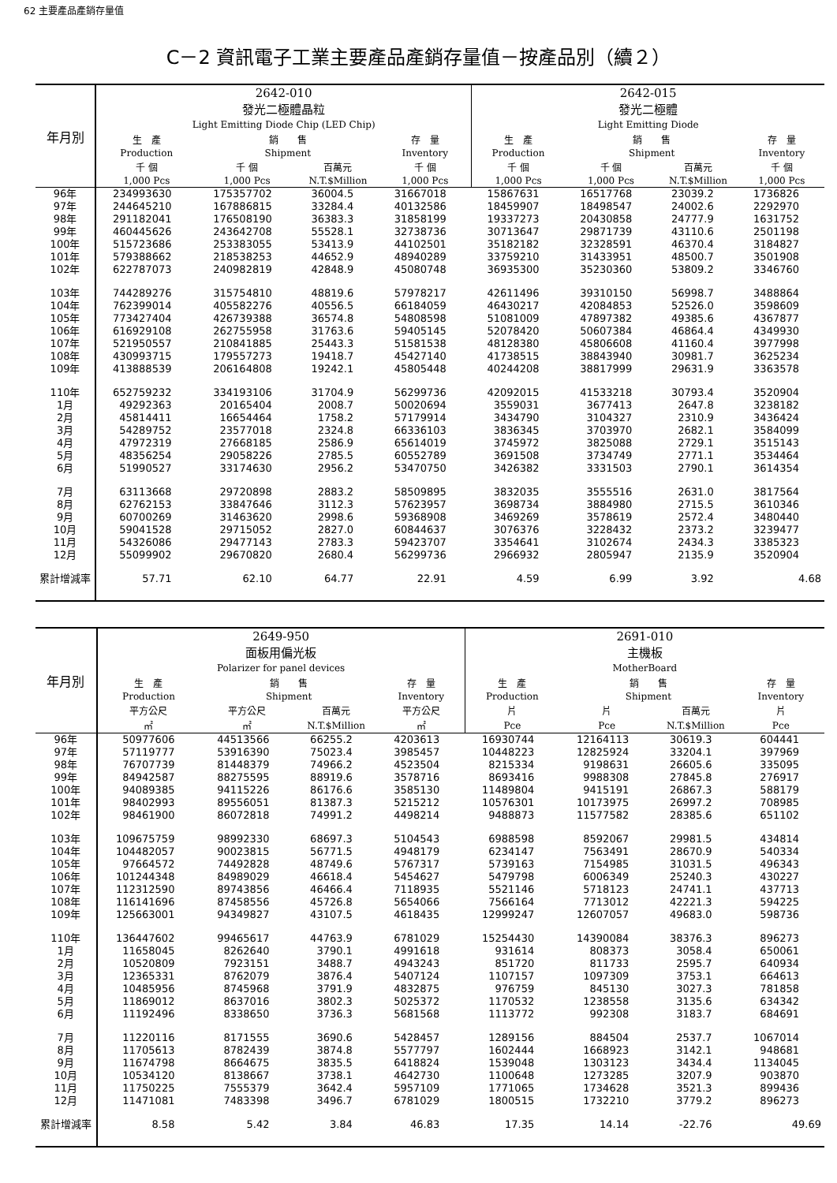62 主要產品產銷存量值
C－2 資訊電子工業主要產品產銷存量值－按產品別（續２）
| 年月別 | 2642-010 發光二極體晶粒 Light Emitting Diode Chip (LED Chip) | | | | 2642-015 發光二極體 Light Emitting Diode | | | |
| --- | --- | --- | --- | --- | --- | --- | --- | --- |
| | 生 產 | 銷 售 | | 存 量 | 生 產 | 銷 售 | | 存 量 |
| | Production | Shipment | | Inventory | Production | Shipment | | Inventory |
| | 千 個 | 千 個 | 百萬元 | 千 個 | 千 個 | 千 個 | 百萬元 | 千 個 |
| | 1,000 Pcs | 1,000 Pcs | N.T.$Million | 1,000 Pcs | 1,000 Pcs | 1,000 Pcs | N.T.$Million | 1,000 Pcs |
| 96年 | 234993630 | 175357702 | 36004.5 | 31667018 | 15867631 | 16517768 | 23039.2 | 1736826 |
| 97年 | 244645210 | 167886815 | 33284.4 | 40132586 | 18459907 | 18498547 | 24002.6 | 2292970 |
| 98年 | 291182041 | 176508190 | 36383.3 | 31858199 | 19337273 | 20430858 | 24777.9 | 1631752 |
| 99年 | 460445626 | 243642708 | 55528.1 | 32738736 | 30713647 | 29871739 | 43110.6 | 2501198 |
| 100年 | 515723686 | 253383055 | 53413.9 | 44102501 | 35182182 | 32328591 | 46370.4 | 3184827 |
| 101年 | 579388662 | 218538253 | 44652.9 | 48940289 | 33759210 | 31433951 | 48500.7 | 3501908 |
| 102年 | 622787073 | 240982819 | 42848.9 | 45080748 | 36935300 | 35230360 | 53809.2 | 3346760 |
| 103年 | 744289276 | 315754810 | 48819.6 | 57978217 | 42611496 | 39310150 | 56998.7 | 3488864 |
| 104年 | 762399014 | 405582276 | 40556.5 | 66184059 | 46430217 | 42084853 | 52526.0 | 3598609 |
| 105年 | 773427404 | 426739388 | 36574.8 | 54808598 | 51081009 | 47897382 | 49385.6 | 4367877 |
| 106年 | 616929108 | 262755958 | 31763.6 | 59405145 | 52078420 | 50607384 | 46864.4 | 4349930 |
| 107年 | 521950557 | 210841885 | 25443.3 | 51581538 | 48128380 | 45806608 | 41160.4 | 3977998 |
| 108年 | 430993715 | 179557273 | 19418.7 | 45427140 | 41738515 | 38843940 | 30981.7 | 3625234 |
| 109年 | 413888539 | 206164808 | 19242.1 | 45805448 | 40244208 | 38817999 | 29631.9 | 3363578 |
| 110年 | 652759232 | 334193106 | 31704.9 | 56299736 | 42092015 | 41533218 | 30793.4 | 3520904 |
| 1月 | 49292363 | 20165404 | 2008.7 | 50020694 | 3559031 | 3677413 | 2647.8 | 3238182 |
| 2月 | 45814411 | 16654464 | 1758.2 | 57179914 | 3434790 | 3104327 | 2310.9 | 3436424 |
| 3月 | 54289752 | 23577018 | 2324.8 | 66336103 | 3836345 | 3703970 | 2682.1 | 3584099 |
| 4月 | 47972319 | 27668185 | 2586.9 | 65614019 | 3745972 | 3825088 | 2729.1 | 3515143 |
| 5月 | 48356254 | 29058226 | 2785.5 | 60552789 | 3691508 | 3734749 | 2771.1 | 3534464 |
| 6月 | 51990527 | 33174630 | 2956.2 | 53470750 | 3426382 | 3331503 | 2790.1 | 3614354 |
| 7月 | 63113668 | 29720898 | 2883.2 | 58509895 | 3832035 | 3555516 | 2631.0 | 3817564 |
| 8月 | 62762153 | 33847646 | 3112.3 | 57623957 | 3698734 | 3884980 | 2715.5 | 3610346 |
| 9月 | 60700269 | 31463620 | 2998.6 | 59368908 | 3469269 | 3578619 | 2572.4 | 3480440 |
| 10月 | 59041528 | 29715052 | 2827.0 | 60844637 | 3076376 | 3228432 | 2373.2 | 3239477 |
| 11月 | 54326086 | 29477143 | 2783.3 | 59423707 | 3354641 | 3102674 | 2434.3 | 3385323 |
| 12月 | 55099902 | 29670820 | 2680.4 | 56299736 | 2966932 | 2805947 | 2135.9 | 3520904 |
| 累計增減率 | 57.71 | 62.10 | 64.77 | 22.91 | 4.59 | 6.99 | 3.92 | 4.68 |
| 年月別 | 2649-950 面板用偏光板 Polarizer for panel devices | | | | 2691-010 主機板 MotherBoard | | | |
| --- | --- | --- | --- | --- | --- | --- | --- | --- |
| | 生 產 | 銷 售 | | 存 量 | 生 產 | 銷 售 | | 存 量 |
| | Production | Shipment | | Inventory | Production | Shipment | | Inventory |
| | 平方公尺 | 平方公尺 | 百萬元 | 平方公尺 | 片 | 片 | 百萬元 | 片 |
| | ㎡ | ㎡ | N.T.$Million | ㎡ | Pce | Pce | N.T.$Million | Pce |
| 96年 | 50977606 | 44513566 | 66255.2 | 4203613 | 16930744 | 12164113 | 30619.3 | 604441 |
| 97年 | 57119777 | 53916390 | 75023.4 | 3985457 | 10448223 | 12825924 | 33204.1 | 397969 |
| 98年 | 76707739 | 81448379 | 74966.2 | 4523504 | 8215334 | 9198631 | 26605.6 | 335095 |
| 99年 | 84942587 | 88275595 | 88919.6 | 3578716 | 8693416 | 9988308 | 27845.8 | 276917 |
| 100年 | 94089385 | 94115226 | 86176.6 | 3585130 | 11489804 | 9415191 | 26867.3 | 588179 |
| 101年 | 98402993 | 89556051 | 81387.3 | 5215212 | 10576301 | 10173975 | 26997.2 | 708985 |
| 102年 | 98461900 | 86072818 | 74991.2 | 4498214 | 9488873 | 11577582 | 28385.6 | 651102 |
| 103年 | 109675759 | 98992330 | 68697.3 | 5104543 | 6988598 | 8592067 | 29981.5 | 434814 |
| 104年 | 104482057 | 90023815 | 56771.5 | 4948179 | 6234147 | 7563491 | 28670.9 | 540334 |
| 105年 | 97664572 | 74492828 | 48749.6 | 5767317 | 5739163 | 7154985 | 31031.5 | 496343 |
| 106年 | 101244348 | 84989029 | 46618.4 | 5454627 | 5479798 | 6006349 | 25240.3 | 430227 |
| 107年 | 112312590 | 89743856 | 46466.4 | 7118935 | 5521146 | 5718123 | 24741.1 | 437713 |
| 108年 | 116141696 | 87458556 | 45726.8 | 5654066 | 7566164 | 7713012 | 42221.3 | 594225 |
| 109年 | 125663001 | 94349827 | 43107.5 | 4618435 | 12999247 | 12607057 | 49683.0 | 598736 |
| 110年 | 136447602 | 99465617 | 44763.9 | 6781029 | 15254430 | 14390084 | 38376.3 | 896273 |
| 1月 | 11658045 | 8262640 | 3790.1 | 4991618 | 931614 | 808373 | 3058.4 | 650061 |
| 2月 | 10520809 | 7923151 | 3488.7 | 4943243 | 851720 | 811733 | 2595.7 | 640934 |
| 3月 | 12365331 | 8762079 | 3876.4 | 5407124 | 1107157 | 1097309 | 3753.1 | 664613 |
| 4月 | 10485956 | 8745968 | 3791.9 | 4832875 | 976759 | 845130 | 3027.3 | 781858 |
| 5月 | 11869012 | 8637016 | 3802.3 | 5025372 | 1170532 | 1238558 | 3135.6 | 634342 |
| 6月 | 11192496 | 8338650 | 3736.3 | 5681568 | 1113772 | 992308 | 3183.7 | 684691 |
| 7月 | 11220116 | 8171555 | 3690.6 | 5428457 | 1289156 | 884504 | 2537.7 | 1067014 |
| 8月 | 11705613 | 8782439 | 3874.8 | 5577797 | 1602444 | 1668923 | 3142.1 | 948681 |
| 9月 | 11674798 | 8664675 | 3835.5 | 6418824 | 1539048 | 1303123 | 3434.4 | 1134045 |
| 10月 | 10534120 | 8138667 | 3738.1 | 4642730 | 1100648 | 1273285 | 3207.9 | 903870 |
| 11月 | 11750225 | 7555379 | 3642.4 | 5957109 | 1771065 | 1734628 | 3521.3 | 899436 |
| 12月 | 11471081 | 7483398 | 3496.7 | 6781029 | 1800515 | 1732210 | 3779.2 | 896273 |
| 累計增減率 | 8.58 | 5.42 | 3.84 | 46.83 | 17.35 | 14.14 | -22.76 | 49.69 |